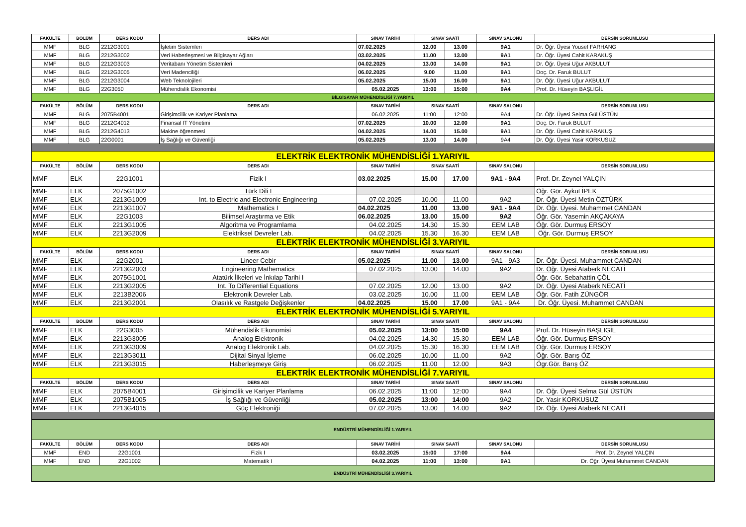| FAKÜLTE | BÖLÜM | DERS KODU | DERS ADI | SINAV TARİHİ | SINAV SAATİ | | SINAV SALONU | DERSİN SORUMLUSU |
| --- | --- | --- | --- | --- | --- | --- | --- | --- |
| MMF | BLG | 2212G3001 | İşletim Sistemleri | 07.02.2025 | 12.00 | 13.00 | 9A1 | Dr. Öğr. Üyesi Yousef FARHANG |
| MMF | BLG | 2212G3002 | Veri Haberleşmesi ve Bilgisayar Ağları | 03.02.2025 | 11.00 | 13.00 | 9A1 | Dr. Öğr. Üyesi Cahit KARAKUŞ |
| MMF | BLG | 2212G3003 | Veritabanı Yönetim Sistemleri | 04.02.2025 | 13.00 | 14.00 | 9A1 | Dr. Öğr. Üyesi Uğur AKBULUT |
| MMF | BLG | 2212G3005 | Veri Madenciliği | 06.02.2025 | 9.00 | 11.00 | 9A1 | Doç. Dr. Faruk BULUT |
| MMF | BLG | 2212G3004 | Web Teknolojileri | 05.02.2025 | 15.00 | 16.00 | 9A1 | Dr. Öğr. Üyesi Uğur AKBULUT |
| MMF | BLG | 22G3050 | Mühendislik Ekonomisi | 05.02.2025 | 13:00 | 15:00 | 9A4 | Prof. Dr. Hüseyin BAŞLIGİL |
| BİLGİSAYAR MÜHENDİSLİĞİ 7.YARIYIL | | | | | | | | |
| FAKÜLTE | BÖLÜM | DERS KODU | DERS ADI | SINAV TARİHİ | SINAV SAATİ | | SINAV SALONU | DERSİN SORUMLUSU |
| MMF | BLG | 2075B4001 | Girişimcilik ve Kariyer Planlama | 06.02.2025 | 11:00 | 12:00 | 9A4 | Dr. Öğr. Üyesi Selma Gül ÜSTÜN |
| MMF | BLG | 2212G4012 | Finansal IT Yönetimi | 07.02.2025 | 10.00 | 12.00 | 9A1 | Doç. Dr. Faruk BULUT |
| MMF | BLG | 2212G4013 | Makine öğrenmesi | 04.02.2025 | 14.00 | 15.00 | 9A1 | Dr. Öğr. Üyesi Cahit KARAKUŞ |
| MMF | BLG | 22G0001 | İş Sağlığı ve Güvenliği | 05.02.2025 | 13.00 | 14.00 | 9A4 | Dr. Öğr. Üyesi Yasir KORKUSUZ |
| ELEKTRİK ELEKTRONİK MÜHENDİSLİĞİ 1.YARIYIL | | | | | | | | |
| FAKÜLTE | BÖLÜM | DERS KODU | DERS ADI | SINAV TARİHİ | SINAV SAATİ | | SINAV SALONU | DERSİN SORUMLUSU |
| MMF | ELK | 22G1001 | Fizik I | 03.02.2025 | 15.00 | 17.00 | 9A1 - 9A4 | Prof. Dr. Zeynel YALÇIN |
| MMF | ELK | 2075G1002 | Türk Dili I | | | | | Öğr. Gör. Aykut İPEK |
| MMF | ELK | 2213G1009 | Int. to Electric and Electronic Engineering | 07.02.2025 | 10.00 | 11.00 | 9A2 | Dr. Öğr. Üyesi Metin ÖZTÜRK |
| MMF | ELK | 2213G1007 | Mathematics I | 04.02.2025 | 11.00 | 13.00 | 9A1 - 9A4 | Dr. Öğr. Üyesi. Muhammet CANDAN |
| MMF | ELK | 22G1003 | Bilimsel Araştırma ve Etik | 06.02.2025 | 13.00 | 15.00 | 9A2 | Öğr. Gör. Yasemin AKÇAKAYA |
| MMF | ELK | 2213G1005 | Algoritma ve Programlama | 04.02.2025 | 14.30 | 15.30 | EEM LAB | Öğr. Gör. Durmuş ERSOY |
| MMF | ELK | 2213G2009 | Elektriksel Devreler Lab. | 04.02.2025 | 15.30 | 16.30 | EEM LAB | Öğr. Gör. Durmuş ERSOY |
| ELEKTRİK ELEKTRONİK MÜHENDİSLİĞİ 3.YARIYIL | | | | | | | | |
| FAKÜLTE | BÖLÜM | DERS KODU | DERS ADI | SINAV TARİHİ | SINAV SAATİ | | SINAV SALONU | DERSİN SORUMLUSU |
| MMF | ELK | 22G2001 | Lineer Cebir | 05.02.2025 | 11.00 | 13.00 | 9A1 - 9A3 | Dr. Öğr. Üyesi. Muhammet CANDAN |
| MMF | ELK | 2213G2003 | Engineering Mathematics | 07.02.2025 | 13.00 | 14.00 | 9A2 | Dr. Öğr. Üyesi Ataberk NECATİ |
| MMF | ELK | 2075G1001 | Atatürk İlkeleri ve İnkılap Tarihi I | | | | | Öğr. Gör. Sebahattin ÇÖL |
| MMF | ELK | 2213G2005 | Int. To Differential Equations | 07.02.2025 | 12.00 | 13.00 | 9A2 | Dr. Öğr. Üyesi Ataberk NECATİ |
| MMF | ELK | 2213B2006 | Elektronik Devreler Lab. | 03.02.2025 | 10.00 | 11.00 | EEM LAB | Öğr. Gör. Fatih ZÜNGÖR |
| MMF | ELK | 2213G2001 | Olasılık ve Rastgele Değişkenler | 04.02.2025 | 15.00 | 17.00 | 9A1 - 9A4 | Dr. Öğr. Üyesi. Muhammet CANDAN |
| ELEKTRİK ELEKTRONİK MÜHENDİSLİĞİ 5.YARIYIL | | | | | | | | |
| FAKÜLTE | BÖLÜM | DERS KODU | DERS ADI | SINAV TARİHİ | SINAV SAATİ | | SINAV SALONU | DERSİN SORUMLUSU |
| MMF | ELK | 22G3005 | Mühendislik Ekonomisi | 05.02.2025 | 13:00 | 15:00 | 9A4 | Prof. Dr. Hüseyin BAŞLIGİL |
| MMF | ELK | 2213G3005 | Analog Elektronik | 04.02.2025 | 14.30 | 15.30 | EEM LAB | Öğr. Gör. Durmuş ERSOY |
| MMF | ELK | 2213G3009 | Analog Elektronik Lab. | 04.02.2025 | 15.30 | 16.30 | EEM LAB | Öğr. Gör. Durmuş ERSOY |
| MMF | ELK | 2213G3011 | Dijital Sinyal İşleme | 06.02.2025 | 10.00 | 11.00 | 9A2 | Öğr. Gör. Barış ÖZ |
| MMF | ELK | 2213G3015 | Haberleşmeye Giriş | 06.02.2025 | 11.00 | 12.00 | 9A3 | Ögr.Gör. Barış ÖZ |
| ELEKTRİK ELEKTRONİK MÜHENDİSLİĞİ 7.YARIYIL | | | | | | | | |
| FAKÜLTE | BÖLÜM | DERS KODU | DERS ADI | SINAV TARİHİ | SINAV SAATİ | | SINAV SALONU | DERSİN SORUMLUSU |
| MMF | ELK | 2075B4001 | Girişimcilik ve Kariyer Planlama | 06.02.2025 | 11:00 | 12:00 | 9A4 | Dr. Öğr. Üyesi Selma Gül ÜSTÜN |
| MMF | ELK | 2075B1005 | İş Sağlığı ve Güvenliği | 05.02.2025 | 13:00 | 14:00 | 9A2 | Dr. Yasir KORKUSUZ |
| MMF | ELK | 2213G4015 | Güç Elektroniği | 07.02.2025 | 13.00 | 14.00 | 9A2 | Dr. Öğr. Üyesi Ataberk NECATİ |
| ENDÜSTRİ MÜHENDİSLİĞİ 1.YARIYIL | | | | | | | | |
| FAKÜLTE | BÖLÜM | DERS KODU | DERS ADI | SINAV TARİHİ | SINAV SAATİ | | SINAV SALONU | DERSİN SORUMLUSU |
| MMF | END | 22G1001 | Fizik I | 03.02.2025 | 15:00 | 17:00 | 9A4 | Prof. Dr. Zeynel YALÇIN |
| MMF | END | 22G1002 | Matematik I | 04.02.2025 | 11:00 | 13:00 | 9A1 | Dr. Öğr. Üyesi Muhammet CANDAN |
| ENDÜSTRİ MÜHENDİSLİĞİ 3.YARIYIL | | | | | | | | |